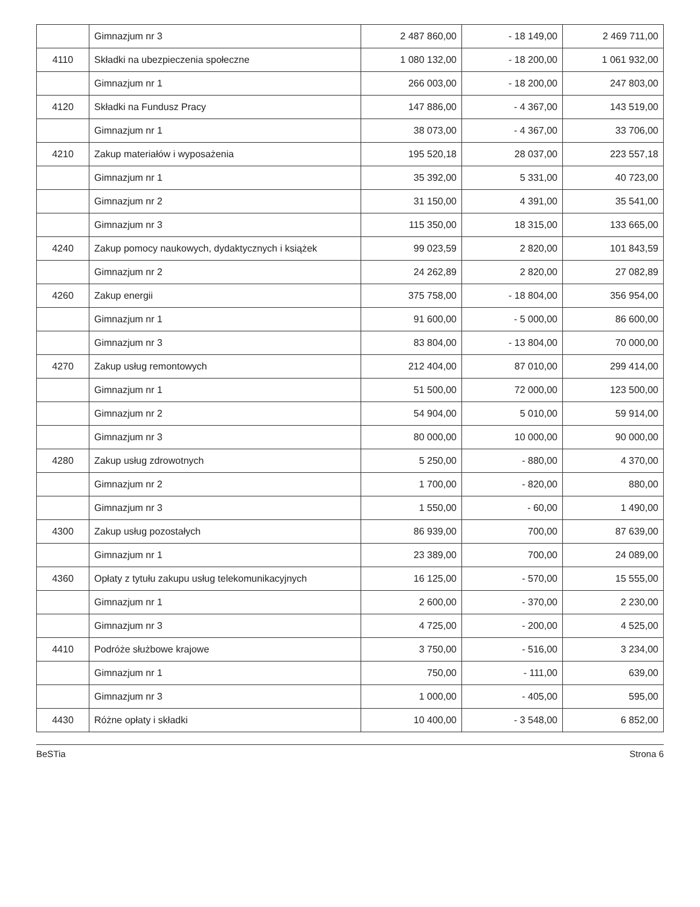| | Gimnazjum nr 3 | 2 487 860,00 | - 18 149,00 | 2 469 711,00 |
| 4110 | Składki na ubezpieczenia społeczne | 1 080 132,00 | - 18 200,00 | 1 061 932,00 |
| | Gimnazjum nr 1 | 266 003,00 | - 18 200,00 | 247 803,00 |
| 4120 | Składki na Fundusz Pracy | 147 886,00 | - 4 367,00 | 143 519,00 |
| | Gimnazjum nr 1 | 38 073,00 | - 4 367,00 | 33 706,00 |
| 4210 | Zakup materiałów i wyposażenia | 195 520,18 | 28 037,00 | 223 557,18 |
| | Gimnazjum nr 1 | 35 392,00 | 5 331,00 | 40 723,00 |
| | Gimnazjum nr 2 | 31 150,00 | 4 391,00 | 35 541,00 |
| | Gimnazjum nr 3 | 115 350,00 | 18 315,00 | 133 665,00 |
| 4240 | Zakup pomocy naukowych, dydaktycznych i książek | 99 023,59 | 2 820,00 | 101 843,59 |
| | Gimnazjum nr 2 | 24 262,89 | 2 820,00 | 27 082,89 |
| 4260 | Zakup energii | 375 758,00 | - 18 804,00 | 356 954,00 |
| | Gimnazjum nr 1 | 91 600,00 | - 5 000,00 | 86 600,00 |
| | Gimnazjum nr 3 | 83 804,00 | - 13 804,00 | 70 000,00 |
| 4270 | Zakup usług remontowych | 212 404,00 | 87 010,00 | 299 414,00 |
| | Gimnazjum nr 1 | 51 500,00 | 72 000,00 | 123 500,00 |
| | Gimnazjum nr 2 | 54 904,00 | 5 010,00 | 59 914,00 |
| | Gimnazjum nr 3 | 80 000,00 | 10 000,00 | 90 000,00 |
| 4280 | Zakup usług zdrowotnych | 5 250,00 | - 880,00 | 4 370,00 |
| | Gimnazjum nr 2 | 1 700,00 | - 820,00 | 880,00 |
| | Gimnazjum nr 3 | 1 550,00 | - 60,00 | 1 490,00 |
| 4300 | Zakup usług pozostałych | 86 939,00 | 700,00 | 87 639,00 |
| | Gimnazjum nr 1 | 23 389,00 | 700,00 | 24 089,00 |
| 4360 | Opłaty z tytułu zakupu usług telekomunikacyjnych | 16 125,00 | - 570,00 | 15 555,00 |
| | Gimnazjum nr 1 | 2 600,00 | - 370,00 | 2 230,00 |
| | Gimnazjum nr 3 | 4 725,00 | - 200,00 | 4 525,00 |
| 4410 | Podróże służbowe krajowe | 3 750,00 | - 516,00 | 3 234,00 |
| | Gimnazjum nr 1 | 750,00 | - 111,00 | 639,00 |
| | Gimnazjum nr 3 | 1 000,00 | - 405,00 | 595,00 |
| 4430 | Różne opłaty i składki | 10 400,00 | - 3 548,00 | 6 852,00 |
BeSTia Strona 6